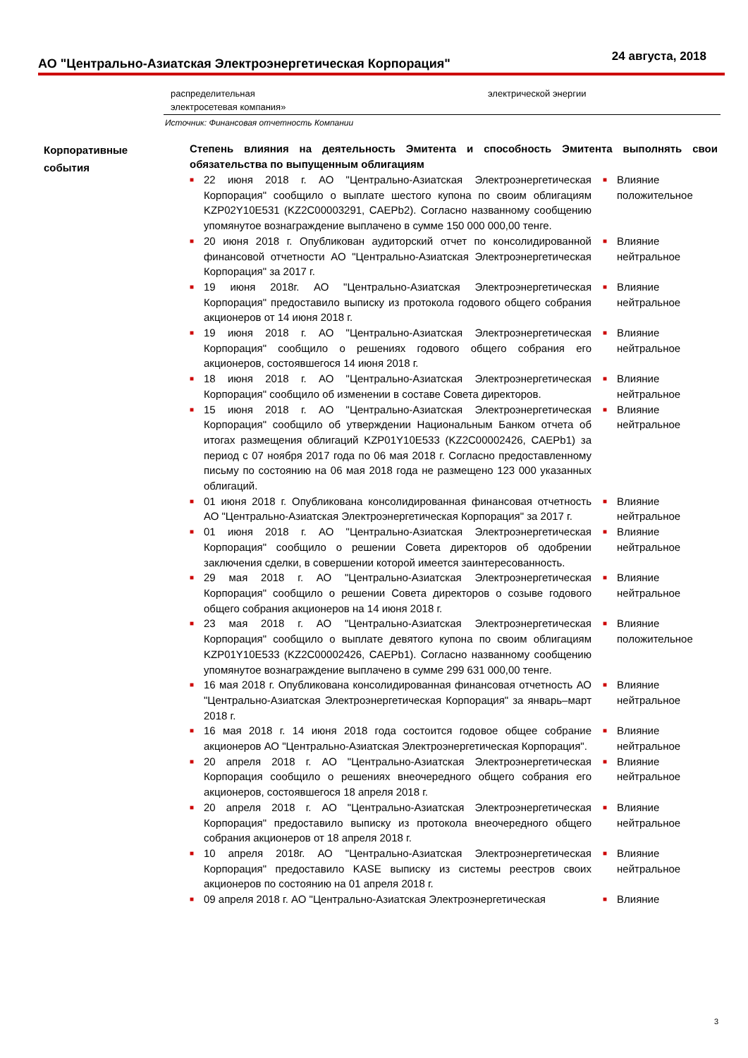АО "Центрально-Азиатская Электроэнергетическая Корпорация"
24 августа, 2018
| распределительная электросетевая компания» | электрической энергии |
Источник: Финансовая отчетность Компании
Корпоративные
события
Степень влияния на деятельность Эмитента и способность Эмитента выполнять свои обязательства по выпущенным облигациям
| ■ | 22 июня 2018 г. АО "Центрально-Азиатская Электроэнергетическая Корпорация" сообщило о выплате шестого купона по своим облигациям KZP02Y10E531 (KZ2C00003291, CAEPb2). Согласно названному сообщению упомянутое вознаграждение выплачено в сумме 150 000 000,00 тенге. | ■ | Влияние положительное |
| ■ | 20 июня 2018 г. Опубликован аудиторский отчет по консолидированной финансовой отчетности АО "Центрально-Азиатская Электроэнергетическая Корпорация" за 2017 г. | ■ | Влияние нейтральное |
| ■ | 19 июня 2018г. АО "Центрально-Азиатская Электроэнергетическая Корпорация" предоставило выписку из протокола годового общего собрания акционеров от 14 июня 2018 г. | ■ | Влияние нейтральное |
| ■ | 19 июня 2018 г. АО "Центрально-Азиатская Электроэнергетическая Корпорация" сообщило о решениях годового общего собрания его акционеров, состоявшегося 14 июня 2018 г. | ■ | Влияние нейтральное |
| ■ | 18 июня 2018 г. АО "Центрально-Азиатская Электроэнергетическая Корпорация" сообщило об изменении в составе Совета директоров. | ■ | Влияние нейтральное |
| ■ | 15 июня 2018 г. АО "Центрально-Азиатская Электроэнергетическая Корпорация" сообщило об утверждении Национальным Банком отчета об итогах размещения облигаций KZP01Y10E533 (KZ2C00002426, CAEPb1) за период с 07 ноября 2017 года по 06 мая 2018 г. Согласно предоставленному письму по состоянию на 06 мая 2018 года не размещено 123 000 указанных облигаций. | ■ | Влияние нейтральное |
| ■ | 01 июня 2018 г. Опубликована консолидированная финансовая отчетность АО "Центрально-Азиатская Электроэнергетическая Корпорация" за 2017 г. | ■ | Влияние нейтральное |
| ■ | 01 июня 2018 г. АО "Центрально-Азиатская Электроэнергетическая Корпорация" сообщило о решении Совета директоров об одобрении заключения сделки, в совершении которой имеется заинтересованность. | ■ | Влияние нейтральное |
| ■ | 29 мая 2018 г. АО "Центрально-Азиатская Электроэнергетическая Корпорация" сообщило о решении Совета директоров о созыве годового общего собрания акционеров на 14 июня 2018 г. | ■ | Влияние нейтральное |
| ■ | 23 мая 2018 г. АО "Центрально-Азиатская Электроэнергетическая Корпорация" сообщило о выплате девятого купона по своим облигациям KZP01Y10E533 (KZ2C00002426, CAEPb1). Согласно названному сообщению упомянутое вознаграждение выплачено в сумме 299 631 000,00 тенге. | ■ | Влияние положительное |
| ■ | 16 мая 2018 г. Опубликована консолидированная финансовая отчетность АО "Центрально-Азиатская Электроэнергетическая Корпорация" за январь–март 2018 г. | ■ | Влияние нейтральное |
| ■ | 16 мая 2018 г. 14 июня 2018 года состоится годовое общее собрание акционеров АО "Центрально-Азиатская Электроэнергетическая Корпорация". | ■ | Влияние нейтральное |
| ■ | 20 апреля 2018 г. АО "Центрально-Азиатская Электроэнергетическая Корпорация сообщило о решениях внеочередного общего собрания его акционеров, состоявшегося 18 апреля 2018 г. | ■ | Влияние нейтральное |
| ■ | 20 апреля 2018 г. АО "Центрально-Азиатская Электроэнергетическая Корпорация" предоставило выписку из протокола внеочередного общего собрания акционеров от 18 апреля 2018 г. | ■ | Влияние нейтральное |
| ■ | 10 апреля 2018г. АО "Центрально-Азиатская Электроэнергетическая Корпорация" предоставило KASE выписку из системы реестров своих акционеров по состоянию на 01 апреля 2018 г. | ■ | Влияние нейтральное |
| ■ | 09 апреля 2018 г. АО "Центрально-Азиатская Электроэнергетическая | ■ | Влияние |
3